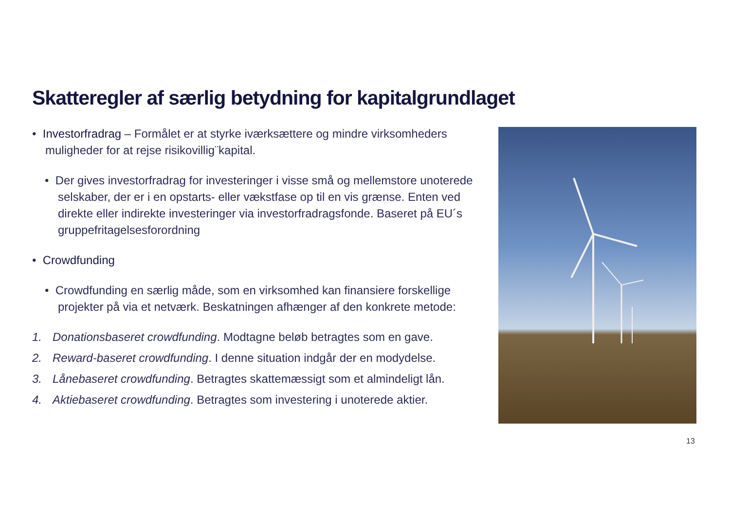Skatteregler af særlig betydning for kapitalgrundlaget
• Investorfradrag – Formålet er at styrke iværksættere og mindre virksomheders muligheder for at rejse risikovillig¨kapital.
• Der gives investorfradrag for investeringer i visse små og mellemstore unoterede selskaber, der er i en opstarts- eller vækstfase op til en vis grænse. Enten ved direkte eller indirekte investeringer via investorfradragsfonde. Baseret på EU´s gruppefritagelsesforordning
• Crowdfunding
• Crowdfunding en særlig måde, som en virksomhed kan finansiere forskellige projekter på via et netværk. Beskatningen afhænger af den konkrete metode:
1. Donationsbaseret crowdfunding. Modtagne beløb betragtes som en gave.
2. Reward-baseret crowdfunding. I denne situation indgår der en modydelse.
3. Lånebaseret crowdfunding. Betragtes skattemæssigt som et almindeligt lån.
4. Aktiebaseret crowdfunding. Betragtes som investering i unoterede aktier.
13